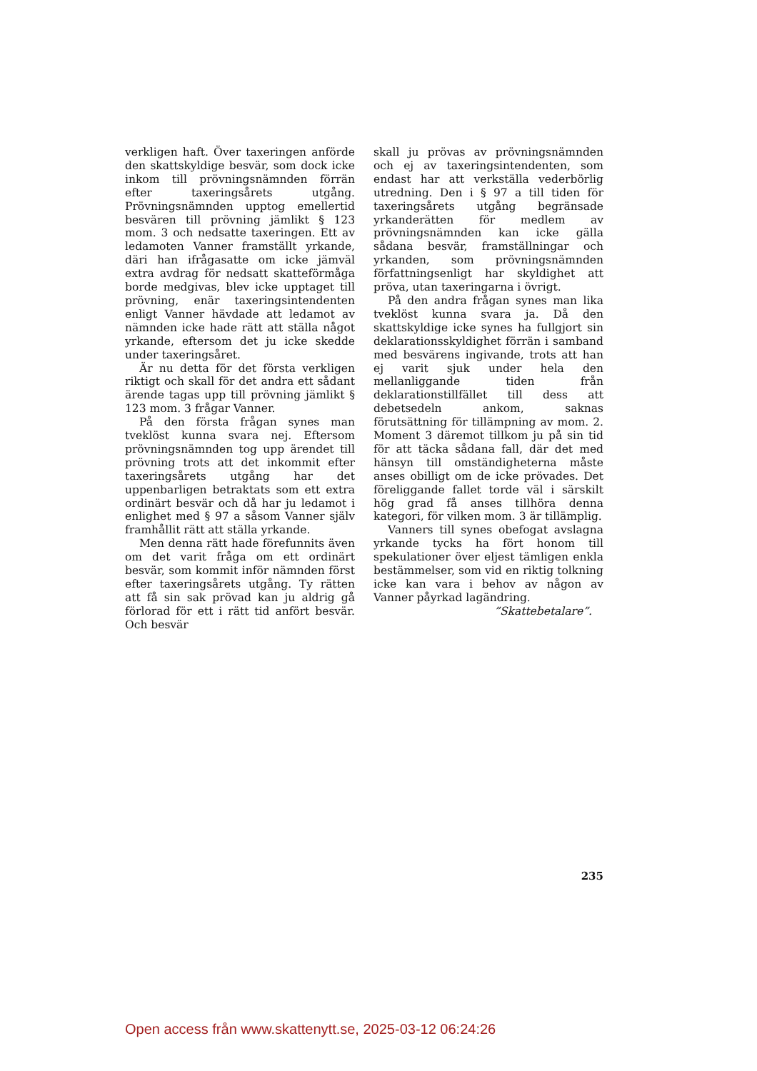verkligen haft. Över taxeringen anförde den skattskyldige besvär, som dock icke inkom till prövningsnämnden förrän efter taxeringsårets utgång. Prövningsnämnden upptog emellertid besvären till prövning jämlikt § 123 mom. 3 och nedsatte taxeringen. Ett av ledamoten Vanner framställt yrkande, däri han ifrågasatte om icke jämväl extra avdrag för nedsatt skatteförmåga borde medgivas, blev icke upptaget till prövning, enär taxeringsintendenten enligt Vanner hävdade att ledamot av nämnden icke hade rätt att ställa något yrkande, eftersom det ju icke skedde under taxeringsåret.
Är nu detta för det första verkligen riktigt och skall för det andra ett sådant ärende tagas upp till prövning jämlikt § 123 mom. 3 frågar Vanner.
På den första frågan synes man tveklöst kunna svara nej. Eftersom prövningsnämnden tog upp ärendet till prövning trots att det inkommit efter taxeringsårets utgång har det uppenbarligen betraktats som ett extra ordinärt besvär och då har ju ledamot i enlighet med § 97 a såsom Vanner själv framhållit rätt att ställa yrkande.
Men denna rätt hade förefunnits även om det varit fråga om ett ordinärt besvär, som kommit inför nämnden först efter taxeringsårets utgång. Ty rätten att få sin sak prövad kan ju aldrig gå förlorad för ett i rätt tid anfört besvär. Och besvär
skall ju prövas av prövningsnämnden och ej av taxeringsintendenten, som endast har att verkställa vederbörlig utredning. Den i § 97 a till tiden för taxeringsårets utgång begränsade yrkanderätten för medlem av prövningsnämnden kan icke gälla sådana besvär, framställningar och yrkanden, som prövningsnämnden författningsenligt har skyldighet att pröva, utan taxeringarna i övrigt.
På den andra frågan synes man lika tveklöst kunna svara ja. Då den skattskyldige icke synes ha fullgjort sin deklarationsskyldighet förrän i samband med besvärens ingivande, trots att han ej varit sjuk under hela den mellanliggande tiden från deklarationstillfället till dess att debetsedeln ankom, saknas förutsättning för tillämpning av mom. 2. Moment 3 däremot tillkom ju på sin tid för att täcka sådana fall, där det med hänsyn till omständigheterna måste anses obilligt om de icke prövades. Det föreliggande fallet torde väl i särskilt hög grad få anses tillhöra denna kategori, för vilken mom. 3 är tillämplig.
Vanners till synes obefogat avslagna yrkande tycks ha fört honom till spekulationer över eljest tämligen enkla bestämmelser, som vid en riktig tolkning icke kan vara i behov av någon av Vanner påyrkad lagändring.
”Skattebetalare”.
235
Open access från www.skattenytt.se, 2025-03-12 06:24:26